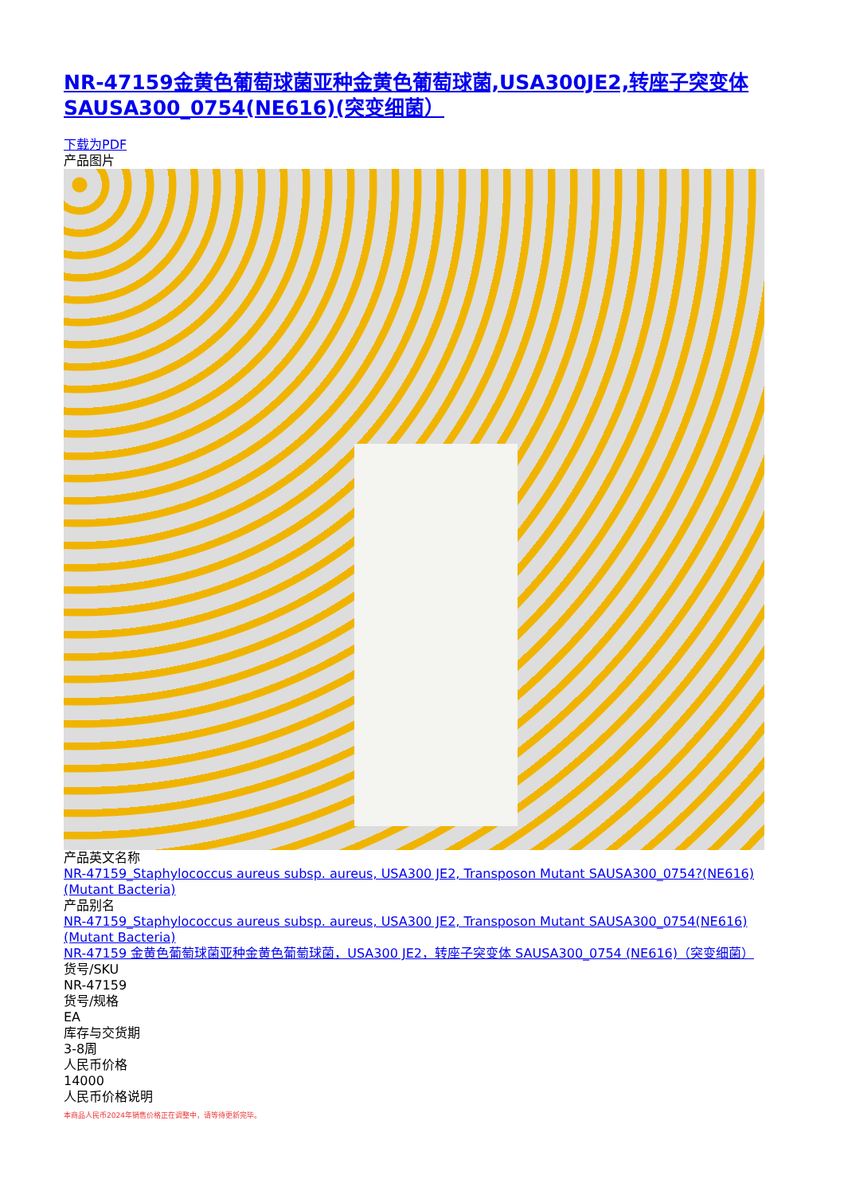NR-47159金黄色葡萄球菌亚种金黄色葡萄球菌,USA300JE2,转座子突变体SAUSA300_0754(NE616)(突变细菌）
下载为PDF
产品图片
产品英文名称
NR-47159_Staphylococcus aureus subsp. aureus, USA300 JE2, Transposon Mutant SAUSA300_0754?(NE616)(Mutant Bacteria)
产品别名
NR-47159_Staphylococcus aureus subsp. aureus, USA300 JE2, Transposon Mutant SAUSA300_0754(NE616)(Mutant Bacteria)
NR-47159 金黄色葡萄球菌亚种金黄色葡萄球菌，USA300 JE2，转座子突变体 SAUSA300_0754 (NE616)（突变细菌）
货号/SKU
NR-47159
货号/规格
EA
库存与交货期
3-8周
人民币价格
14000
人民币价格说明
本商品人民币2024年销售价格正在调整中，请等待更新完毕。